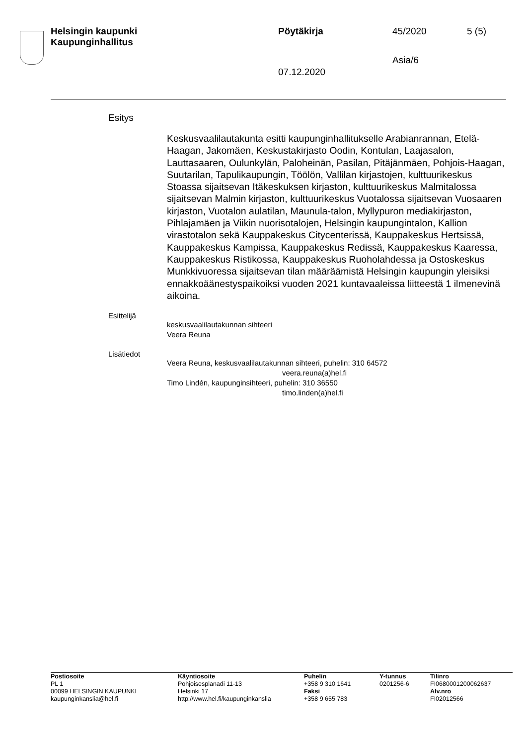| Helsingin kaupunki Kaupunginhallitus | Pöytäkirja | 45/2020 | 5 (5) |
| | | Asia/6 | |
| | 07.12.2020 | | |
Esitys
Keskusvaalilautakunta esitti kaupunginhallitukselle Arabianrannan, Etelä-Haagan, Jakomäen, Keskustakirjasto Oodin, Kontulan, Laajasalon, Lauttasaaren, Oulunkylän, Paloheinän, Pasilan, Pitäjänmäen, Pohjois-Haagan, Suutarilan, Tapulikaupungin, Töölön, Vallilan kirjastojen, kulttuurikeskus Stoassa sijaitsevan Itäkeskuksen kirjaston, kulttuurikeskus Malmitalossa sijaitsevan Malmin kirjaston, kulttuurikeskus Vuotalossa sijaitsevan Vuosaaren kirjaston, Vuotalon aulatilan, Maunula-talon, Myllypuron mediakirjaston, Pihlajamäen ja Viikin nuorisotalojen, Helsingin kaupungintalon, Kallion virastotalon sekä Kauppakeskus Citycenterissä, Kauppakeskus Hertsissä, Kauppakeskus Kampissa, Kauppakeskus Redissä, Kauppakeskus Kaaressa, Kauppakeskus Ristikossa, Kauppakeskus Ruoholahdessa ja Ostoskeskus Munkkivuoressa sijaitsevan tilan määräämistä Helsingin kaupungin yleisiksi ennakkoäänestyspaikoiksi vuoden 2021 kuntavaaleissa liitteestä 1 ilmenevinä aikoina.
Esittelijä
keskusvaalilautakunnan sihteeri
Veera Reuna
Lisätiedot
Veera Reuna, keskusvaalilautakunnan sihteeri, puhelin: 310 64572
veera.reuna(a)hel.fi
Timo Lindén, kaupunginsihteeri, puhelin: 310 36550
timo.linden(a)hel.fi
| Postiosoite PL 1 00099 HELSINGIN KAUPUNKI kaupunginkanslia@hel.fi | Käyntiosoite Pohjoisesplanadi 11-13 Helsinki 17 http://www.hel.fi/kaupunginkanslia | Puhelin +358 9 310 1641 Faksi +358 9 655 783 | Y-tunnus 0201256-6 | Tilinro FI0680001200062637 Alv.nro FI02012566 |